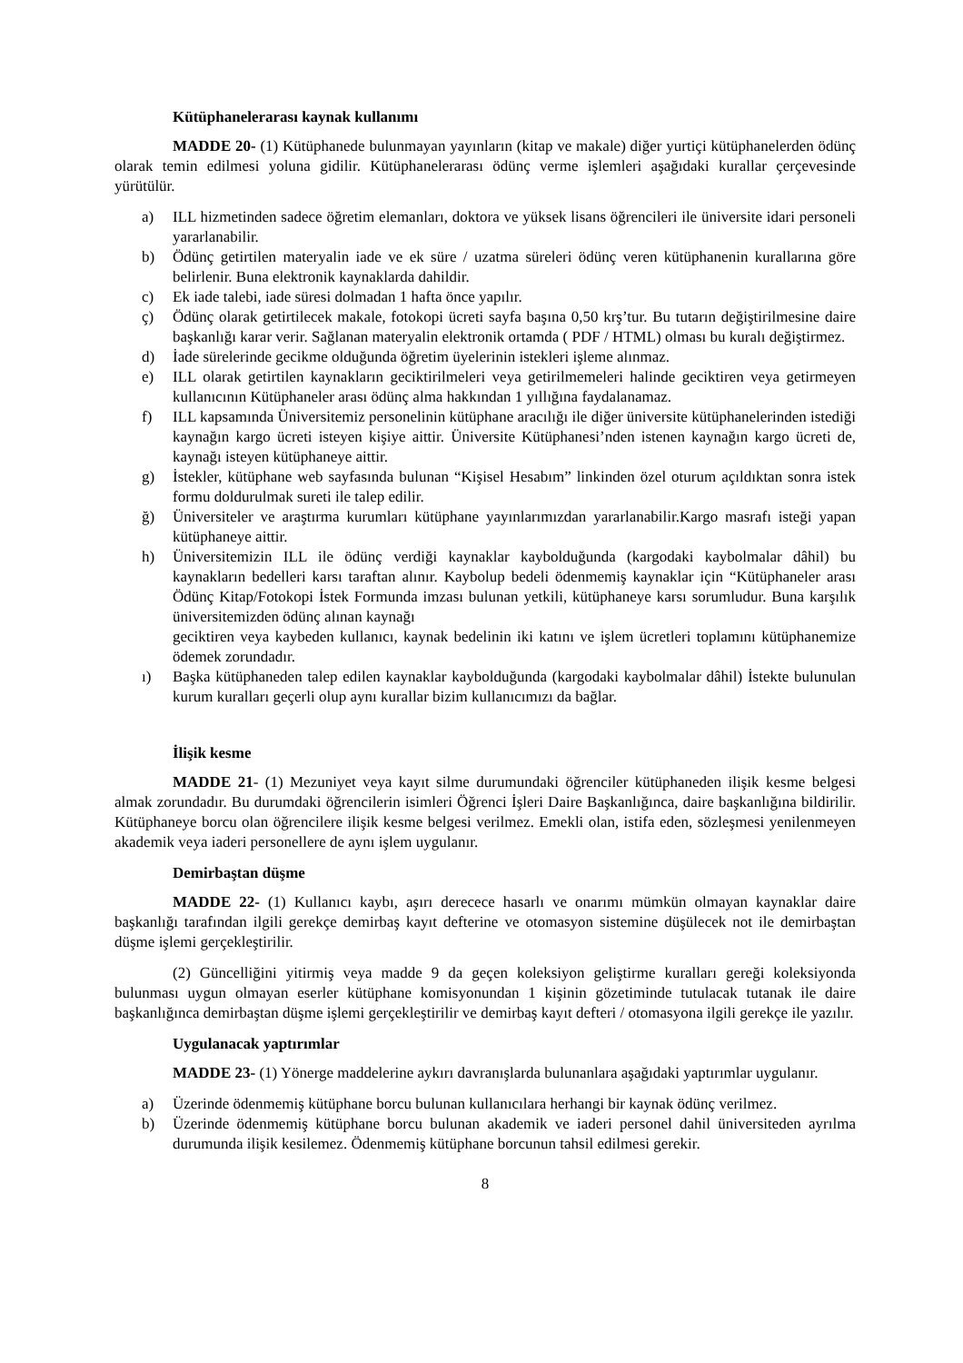Kütüphanelerarası kaynak kullanımı
MADDE 20- (1) Kütüphanede bulunmayan yayınların (kitap ve makale) diğer yurtiçi kütüphanelerden ödünç olarak temin edilmesi yoluna gidilir. Kütüphanelerarası ödünç verme işlemleri aşağıdaki kurallar çerçevesinde yürütülür.
a) ILL hizmetinden sadece öğretim elemanları, doktora ve yüksek lisans öğrencileri ile üniversite idari personeli yararlanabilir.
b) Ödünç getirtilen materyalin iade ve ek süre / uzatma süreleri ödünç veren kütüphanenin kurallarına göre belirlenir. Buna elektronik kaynaklarda dahildir.
c) Ek iade talebi, iade süresi dolmadan 1 hafta önce yapılır.
ç) Ödünç olarak getirtilecek makale, fotokopi ücreti sayfa başına 0,50 krş’tur. Bu tutarın değiştirilmesine daire başkanlığı karar verir. Sağlanan materyalin elektronik ortamda ( PDF / HTML) olması bu kuralı değiştirmez.
d) İade sürelerinde gecikme olduğunda öğretim üyelerinin istekleri işleme alınmaz.
e) ILL olarak getirtilen kaynakların geciktirilmeleri veya getirilmemeleri halinde geciktiren veya getirmeyen kullanıcının Kütüphaneler arası ödünç alma hakkından 1 yıllığına faydalanamaz.
f) ILL kapsamında Üniversitemiz personelinin kütüphane aracılığı ile diğer üniversite kütüphanelerinden istediği kaynağın kargo ücreti isteyen kişiye aittir. Üniversite Kütüphanesi’nden istenen kaynağın kargo ücreti de, kaynağı isteyen kütüphaneye aittir.
g) İstekler, kütüphane web sayfasında bulunan “Kişisel Hesabım” linkinden özel oturum açıldıktan sonra istek formu doldurulmak sureti ile talep edilir.
ğ) Üniversiteler ve araştırma kurumları kütüphane yayınlarımızdan yararlanabilir.Kargo masrafı isteği yapan kütüphaneye aittir.
h) Üniversitemizin ILL ile ödünç verdiği kaynaklar kaybolduğunda (kargodaki kaybolmalar dâhil) bu kaynakların bedelleri karsı taraftan alınır. Kaybolup bedeli ödenmemiş kaynaklar için “Kütüphaneler arası Ödünç Kitap/Fotokopi İstek Formunda imzası bulunan yetkili, kütüphaneye karsı sorumludur. Buna karşılık üniversitemizden ödünç alınan kaynağı
geciktiren veya kaybeden kullanıcı, kaynak bedelinin iki katını ve işlem ücretleri toplamını kütüphanemize ödemek zorundadır.
ı) Başka kütüphaneden talep edilen kaynaklar kaybolduğunda (kargodaki kaybolmalar dâhil) İstekte bulunulan kurum kuralları geçerli olup aynı kurallar bizim kullanıcımızı da bağlar.
İlişik kesme
MADDE 21- (1) Mezuniyet veya kayıt silme durumundaki öğrenciler kütüphaneden ilişik kesme belgesi almak zorundadır. Bu durumdaki öğrencilerin isimleri Öğrenci İşleri Daire Başkanlığınca, daire başkanlığına bildirilir. Kütüphaneye borcu olan öğrencilere ilişik kesme belgesi verilmez. Emekli olan, istifa eden, sözleşmesi yenilenmeyen akademik veya iaderi personellere de aynı işlem uygulanır.
Demirbaştan düşme
MADDE 22- (1) Kullanıcı kaybı, aşırı derecece hasarlı ve onarımı mümkün olmayan kaynaklar daire başkanlığı tarafından ilgili gerekçe demirbaş kayıt defterine ve otomasyon sistemine düşülecek not ile demirbaştan düşme işlemi gerçekleştirilir.
(2) Güncelliğini yitirmiş veya madde 9 da geçen koleksiyon geliştirme kuralları gereği koleksiyonda bulunması uygun olmayan eserler kütüphane komisyonundan 1 kişinin gözetiminde tutulacak tutanak ile daire başkanlığınca demirbaştan düşme işlemi gerçekleştirilir ve demirbaş kayıt defteri / otomasyona ilgili gerekçe ile yazılır.
Uygulanacak yaptırımlar
MADDE 23- (1) Yönerge maddelerine aykırı davranışlarda bulunanlara aşağıdaki yaptırımlar uygulanır.
a) Üzerinde ödenmemiş kütüphane borcu bulunan kullanıcılara herhangi bir kaynak ödünç verilmez.
b) Üzerinde ödenmemiş kütüphane borcu bulunan akademik ve iaderi personel dahil üniversiteden ayrılma durumunda ilişik kesilemez. Ödenmemiş kütüphane borcunun tahsil edilmesi gerekir.
8